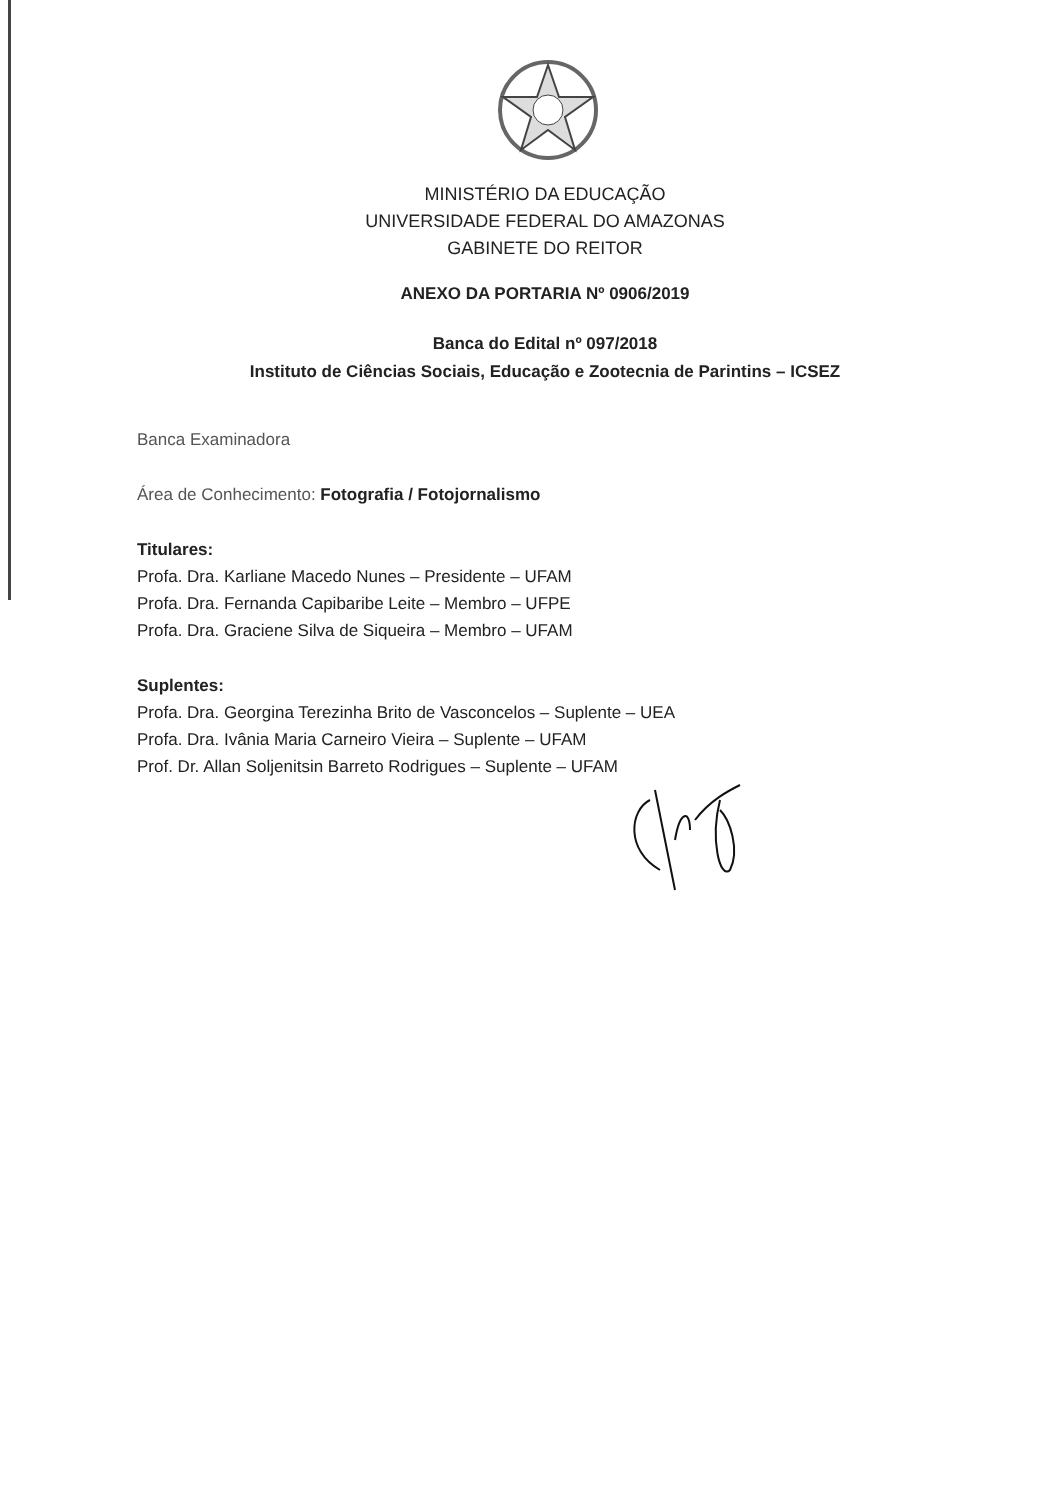MINISTÉRIO DA EDUCAÇÃO
UNIVERSIDADE FEDERAL DO AMAZONAS
GABINETE DO REITOR
ANEXO DA PORTARIA Nº 0906/2019
Banca do Edital nº 097/2018
Instituto de Ciências Sociais, Educação e Zootecnia de Parintins – ICSEZ
Banca Examinadora
Área de Conhecimento: Fotografia / Fotojornalismo
Titulares:
Profa. Dra. Karliane Macedo Nunes – Presidente – UFAM
Profa. Dra. Fernanda Capibaribe Leite – Membro – UFPE
Profa. Dra. Graciene Silva de Siqueira – Membro – UFAM
Suplentes:
Profa. Dra. Georgina Terezinha Brito de Vasconcelos – Suplente – UEA
Profa. Dra. Ivânia Maria Carneiro Vieira – Suplente – UFAM
Prof. Dr. Allan Soljenitsin Barreto Rodrigues – Suplente – UFAM